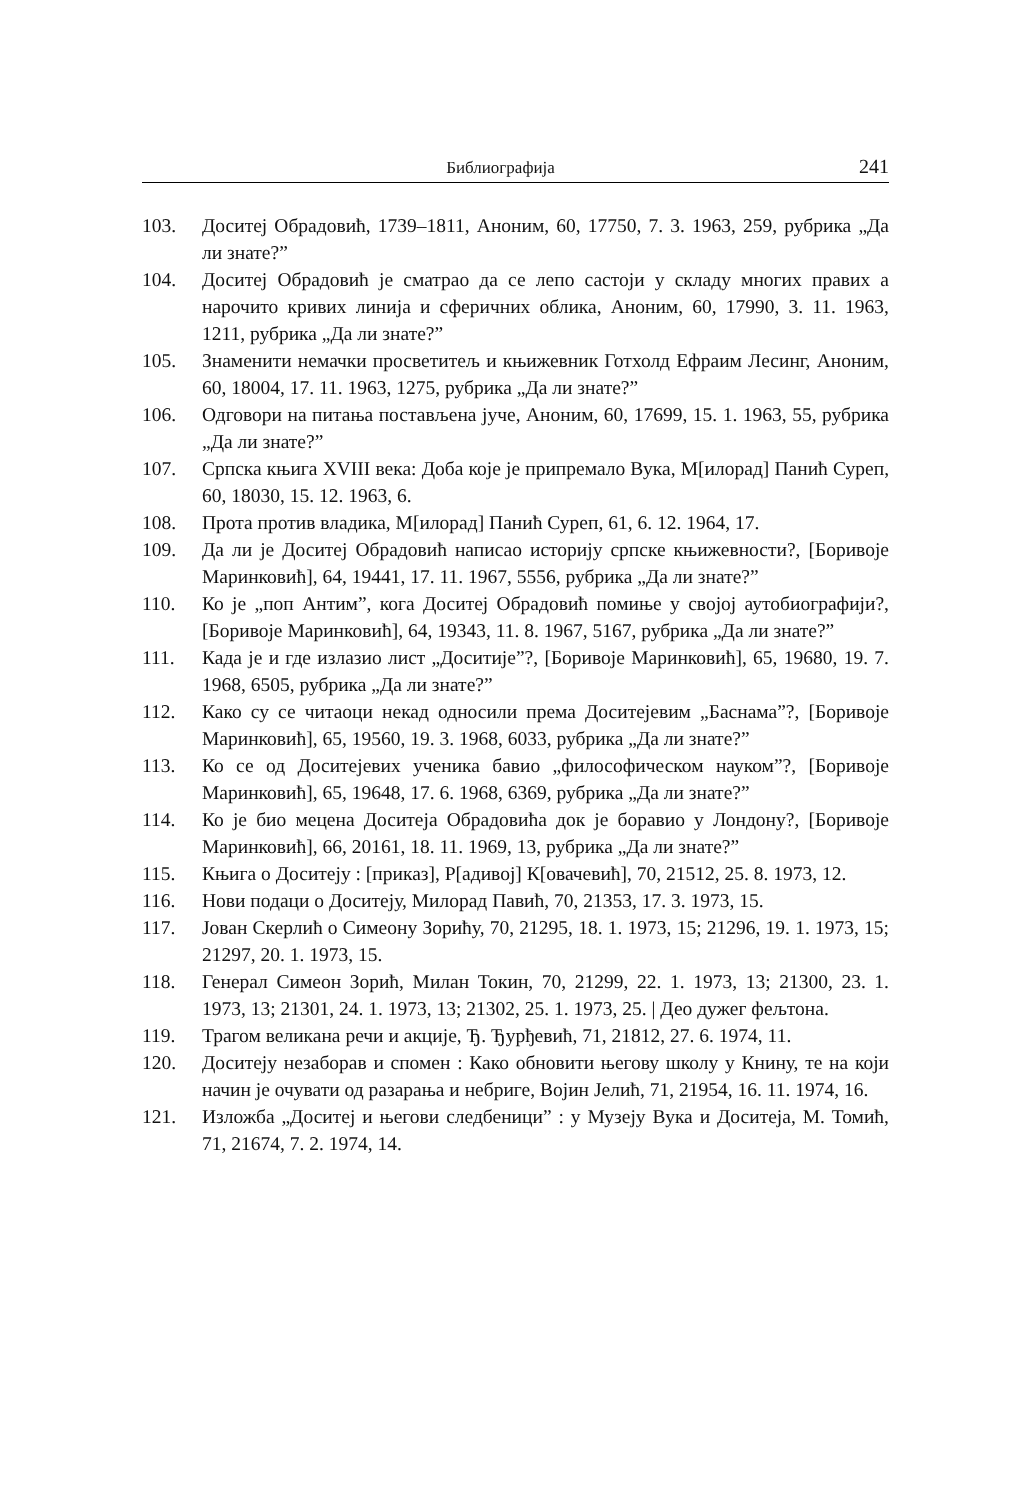Библиографија 241
103. Доситеј Обрадовић, 1739–1811, Аноним, 60, 17750, 7. 3. 1963, 259, рубрика „Да ли знате?”
104. Доситеј Обрадовић је сматрао да се лепо састоји у складу многих правих а нарочито кривих линија и сферичних облика, Аноним, 60, 17990, 3. 11. 1963, 1211, рубрика „Да ли знате?”
105. Знаменити немачки просветитељ и књижевник Готхолд Ефраим Лесинг, Аноним, 60, 18004, 17. 11. 1963, 1275, рубрика „Да ли знате?”
106. Одговори на питања постављена јуче, Аноним, 60, 17699, 15. 1. 1963, 55, рубрика „Да ли знате?”
107. Српска књига XVIII века: Доба које је припремало Вука, М[илорад] Панић Суреп, 60, 18030, 15. 12. 1963, 6.
108. Прота против владика, М[илорад] Панић Суреп, 61, 6. 12. 1964, 17.
109. Да ли је Доситеј Обрадовић написао историју српске књижевности?, [Боривоје Маринковић], 64, 19441, 17. 11. 1967, 5556, рубрика „Да ли знате?”
110. Ко је „поп Антим”, кога Доситеј Обрадовић помиње у својој аутобиографији?, [Боривоје Маринковић], 64, 19343, 11. 8. 1967, 5167, рубрика „Да ли знате?”
111. Када је и где излазио лист „Доситије”?, [Боривоје Маринковић], 65, 19680, 19. 7. 1968, 6505, рубрика „Да ли знате?”
112. Како су се читаоци некад односили према Доситејевим „Баснама”?, [Боривоје Маринковић], 65, 19560, 19. 3. 1968, 6033, рубрика „Да ли знате?”
113. Ко се од Доситејевих ученика бавио „философическом науком”?, [Боривоје Маринковић], 65, 19648, 17. 6. 1968, 6369, рубрика „Да ли знате?”
114. Ко је био мецена Доситеја Обрадовића док је боравио у Лондону?, [Боривоје Маринковић], 66, 20161, 18. 11. 1969, 13, рубрика „Да ли знате?”
115. Књига о Доситеју : [приказ], Р[адивој] К[овачевић], 70, 21512, 25. 8. 1973, 12.
116. Нови подаци о Доситеју, Милорад Павић, 70, 21353, 17. 3. 1973, 15.
117. Јован Скерлић о Симеону Зорићу, 70, 21295, 18. 1. 1973, 15; 21296, 19. 1. 1973, 15; 21297, 20. 1. 1973, 15.
118. Генерал Симеон Зорић, Милан Токин, 70, 21299, 22. 1. 1973, 13; 21300, 23. 1. 1973, 13; 21301, 24. 1. 1973, 13; 21302, 25. 1. 1973, 25. | Део дужег фељтона.
119. Трагом великана речи и акције, Ђ. Ђурђевић, 71, 21812, 27. 6. 1974, 11.
120. Доситеју незаборав и спомен : Како обновити његову школу у Книну, те на који начин је очувати од разарања и небриге, Војин Јелић, 71, 21954, 16. 11. 1974, 16.
121. Изложба „Доситеј и његови следбеници” : у Музеју Вука и Доситеја, М. Томић, 71, 21674, 7. 2. 1974, 14.